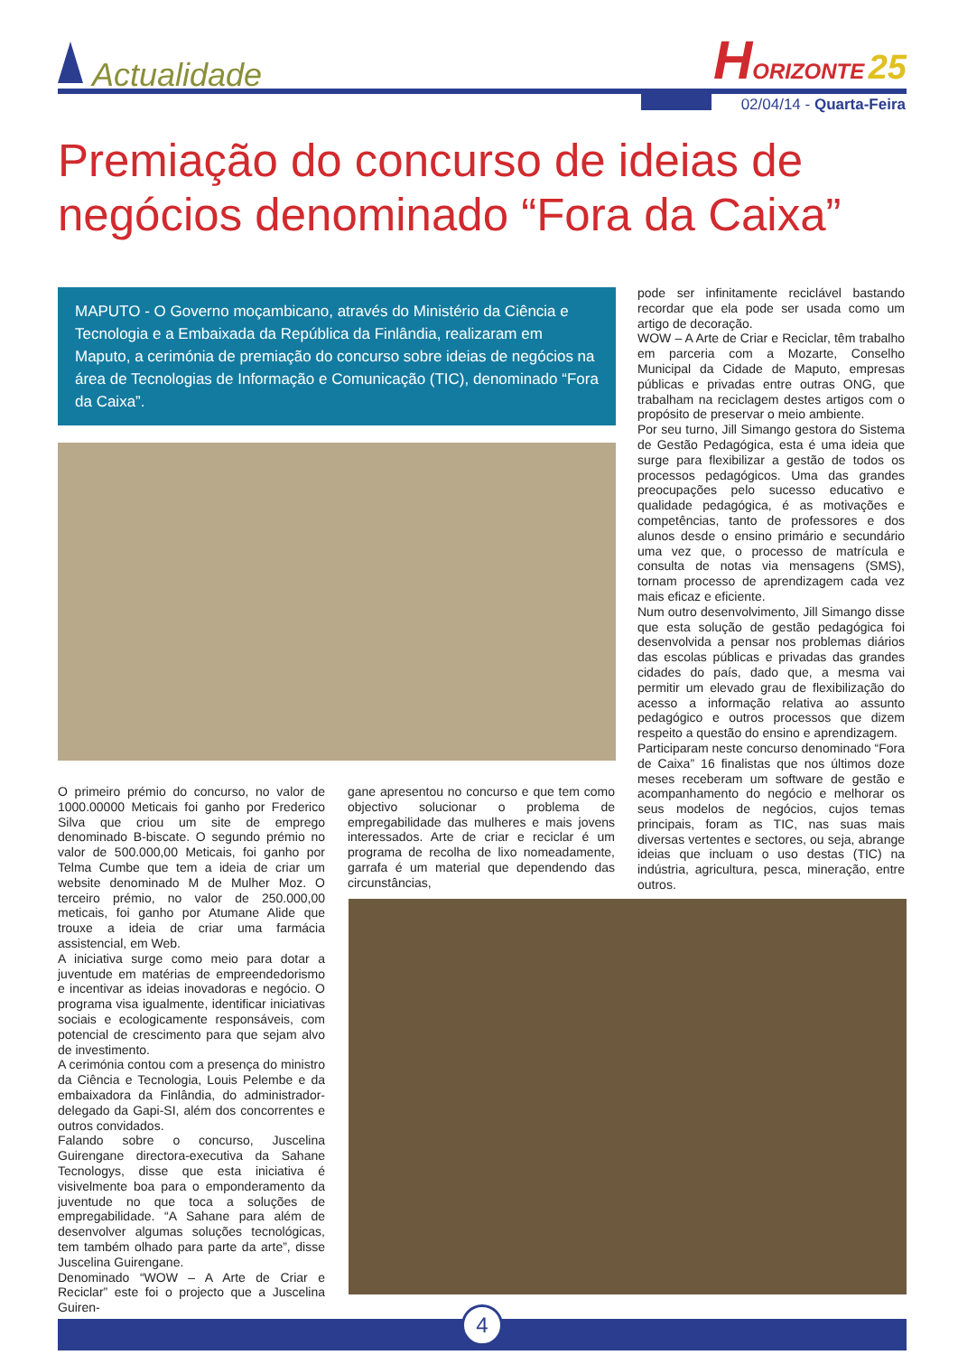Actualidade
HORIZONTE 25
02/04/14 - Quarta-Feira
Premiação do concurso de ideias de negócios denominado “Fora da Caixa”
MAPUTO - O Governo moçambicano, através do Ministério da Ciência e Tecnologia e a Embaixada da República da Finlândia, realizaram em Maputo, a cerimónia de premiação do concurso sobre ideias de negócios na área de Tecnologias de Informação e Comunicação (TIC), denominado “Fora da Caixa”.
O primeiro prémio do concurso, no valor de 1000.00000 Meticais foi ganho por Frederico Silva que criou um site de emprego denominado B-biscate. O segundo prémio no valor de 500.000,00 Meticais, foi ganho por Telma Cumbe que tem a ideia de criar um website denominado M de Mulher Moz. O terceiro prémio, no valor de 250.000,00 meticais, foi ganho por Atumane Alide que trouxe a ideia de criar uma farmácia assistencial, em Web.
A iniciativa surge como meio para dotar a juventude em matérias de empreendedorismo e incentivar as ideias inovadoras e negócio. O programa visa igualmente, identificar iniciativas sociais e ecologicamente responsáveis, com potencial de crescimento para que sejam alvo de investimento.
A cerimónia contou com a presença do ministro da Ciência e Tecnologia, Louis Pelembe e da embaixadora da Finlândia, do administrador-delegado da Gapi-SI, além dos concorrentes e outros convidados.
Falando sobre o concurso, Juscelina Guirengane directora-executiva da Sahane Tecnologys, disse que esta iniciativa é visivelmente boa para o emponderamento da juventude no que toca a soluções de empregabilidade. “A Sahane para além de desenvolver algumas soluções tecnológicas, tem também olhado para parte da arte”, disse Juscelina Guirengane.
Denominado “WOW – A Arte de Criar e Reciclar” este foi o projecto que a Juscelina Guiren-
gane apresentou no concurso e que tem como objectivo solucionar o problema de empregabilidade das mulheres e mais jovens interessados. Arte de criar e reciclar é um programa de recolha de lixo nomeadamente, garrafa é um material que dependendo das circunstâncias,
pode ser infinitamente reciclável bastando recordar que ela pode ser usada como um artigo de decoração.
WOW – A Arte de Criar e Reciclar, têm trabalho em parceria com a Mozarte, Conselho Municipal da Cidade de Maputo, empresas públicas e privadas entre outras ONG, que trabalham na reciclagem destes artigos com o propósito de preservar o meio ambiente.
Por seu turno, Jill Simango gestora do Sistema de Gestão Pedagógica, esta é uma ideia que surge para flexibilizar a gestão de todos os processos pedagógicos. Uma das grandes preocupações pelo sucesso educativo e qualidade pedagógica, é as motivações e competências, tanto de professores e dos alunos desde o ensino primário e secundário uma vez que, o processo de matrícula e consulta de notas via mensagens (SMS), tornam processo de aprendizagem cada vez mais eficaz e eficiente.
Num outro desenvolvimento, Jill Simango disse que esta solução de gestão pedagógica foi desenvolvida a pensar nos problemas diários das escolas públicas e privadas das grandes cidades do país, dado que, a mesma vai permitir um elevado grau de flexibilização do acesso a informação relativa ao assunto pedagógico e outros processos que dizem respeito a questão do ensino e aprendizagem.
Participaram neste concurso denominado “Fora de Caixa” 16 finalistas que nos últimos doze meses receberam um software de gestão e acompanhamento do negócio e melhorar os seus modelos de negócios, cujos temas principais, foram as TIC, nas suas mais diversas vertentes e sectores, ou seja, abrange ideias que incluam o uso destas (TIC) na indústria, agricultura, pesca, mineração, entre outros.
4